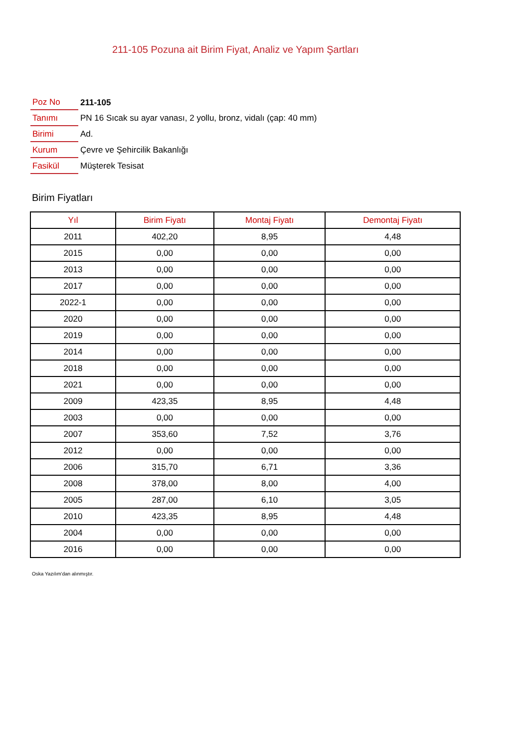211-105 Pozuna ait Birim Fiyat, Analiz ve Yapım Şartları
| Poz No | 211-105 |
| Tanımı | PN 16 Sıcak su ayar vanası, 2 yollu, bronz, vidalı (çap: 40 mm) |
| Birimi | Ad. |
| Kurum | Çevre ve Şehircilik Bakanlığı |
| Fasikül | Müşterek Tesisat |
Birim Fiyatları
| Yıl | Birim Fiyatı | Montaj Fiyatı | Demontaj Fiyatı |
| --- | --- | --- | --- |
| 2011 | 402,20 | 8,95 | 4,48 |
| 2015 | 0,00 | 0,00 | 0,00 |
| 2013 | 0,00 | 0,00 | 0,00 |
| 2017 | 0,00 | 0,00 | 0,00 |
| 2022-1 | 0,00 | 0,00 | 0,00 |
| 2020 | 0,00 | 0,00 | 0,00 |
| 2019 | 0,00 | 0,00 | 0,00 |
| 2014 | 0,00 | 0,00 | 0,00 |
| 2018 | 0,00 | 0,00 | 0,00 |
| 2021 | 0,00 | 0,00 | 0,00 |
| 2009 | 423,35 | 8,95 | 4,48 |
| 2003 | 0,00 | 0,00 | 0,00 |
| 2007 | 353,60 | 7,52 | 3,76 |
| 2012 | 0,00 | 0,00 | 0,00 |
| 2006 | 315,70 | 6,71 | 3,36 |
| 2008 | 378,00 | 8,00 | 4,00 |
| 2005 | 287,00 | 6,10 | 3,05 |
| 2010 | 423,35 | 8,95 | 4,48 |
| 2004 | 0,00 | 0,00 | 0,00 |
| 2016 | 0,00 | 0,00 | 0,00 |
Oska Yazılım'dan alınmıştır.